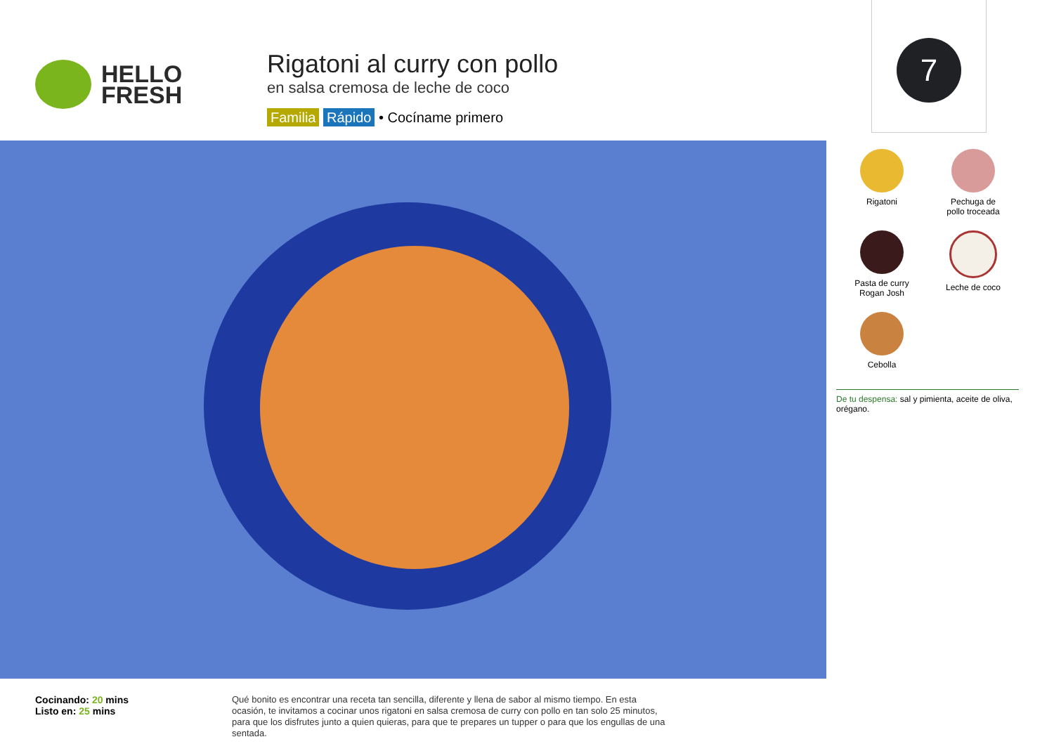HELLO
FRESH
Rigatoni al curry con pollo
en salsa cremosa de leche de coco
Familia Rápido • Cocíname primero
7
Rigatoni
Pechuga de
pollo troceada
Pasta de curry
Rogan Josh
Leche de coco
Cebolla
De tu despensa: sal y pimienta, aceite de oliva, orégano.
Cocinando: 20 mins
Listo en: 25 mins
Qué bonito es encontrar una receta tan sencilla, diferente y llena de sabor al mismo tiempo. En esta ocasión, te invitamos a cocinar unos rigatoni en salsa cremosa de curry con pollo en tan solo 25 minutos, para que los disfrutes junto a quien quieras, para que te prepares un tupper o para que los engullas de una sentada.